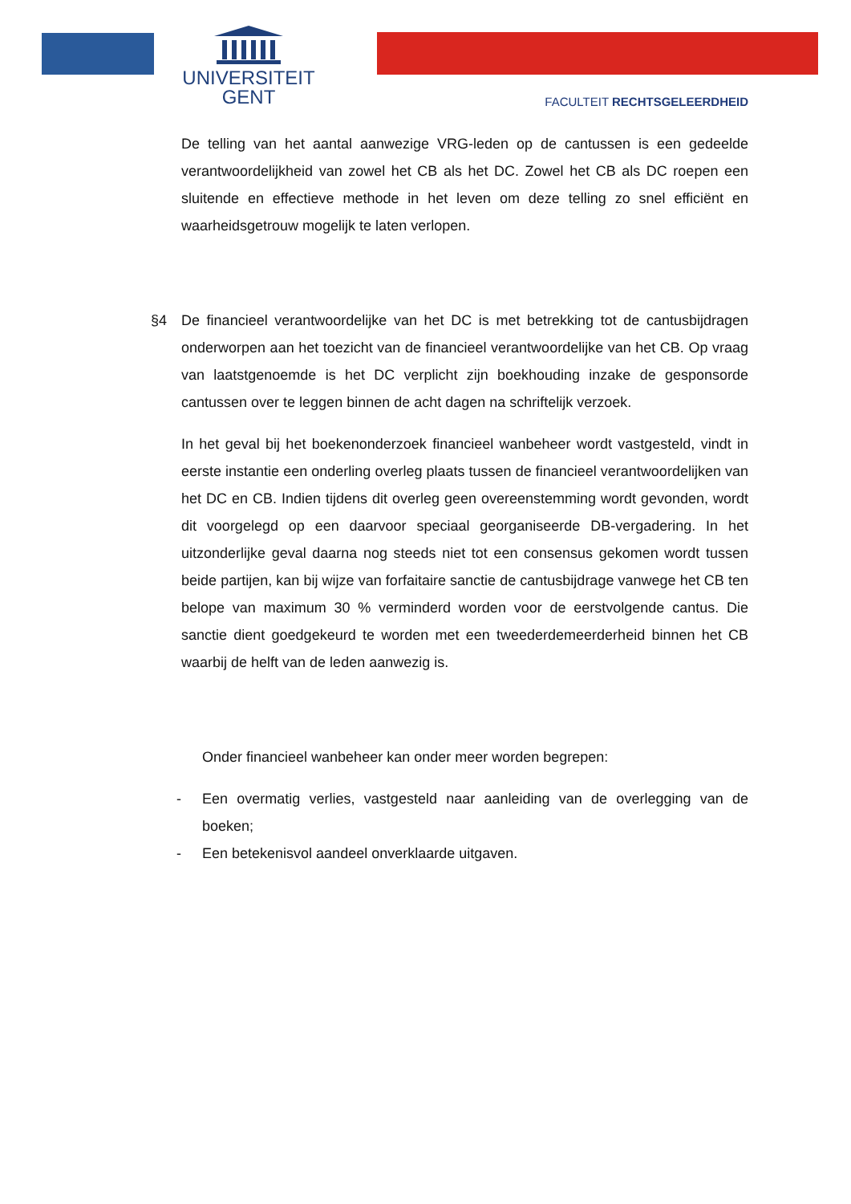UNIVERSITEIT
GENT
FACULTEIT RECHTSGELEERDHEID
De telling van het aantal aanwezige VRG-leden op de cantussen is een gedeelde verantwoordelijkheid van zowel het CB als het DC. Zowel het CB als DC roepen een sluitende en effectieve methode in het leven om deze telling zo snel efficiënt en waarheidsgetrouw mogelijk te laten verlopen.
§4 De financieel verantwoordelijke van het DC is met betrekking tot de cantusbijdragen onderworpen aan het toezicht van de financieel verantwoordelijke van het CB. Op vraag van laatstgenoemde is het DC verplicht zijn boekhouding inzake de gesponsorde cantussen over te leggen binnen de acht dagen na schriftelijk verzoek.
In het geval bij het boekenonderzoek financieel wanbeheer wordt vastgesteld, vindt in eerste instantie een onderling overleg plaats tussen de financieel verantwoordelijken van het DC en CB. Indien tijdens dit overleg geen overeenstemming wordt gevonden, wordt dit voorgelegd op een daarvoor speciaal georganiseerde DB-vergadering. In het uitzonderlijke geval daarna nog steeds niet tot een consensus gekomen wordt tussen beide partijen, kan bij wijze van forfaitaire sanctie de cantusbijdrage vanwege het CB ten belope van maximum 30 % verminderd worden voor de eerstvolgende cantus. Die sanctie dient goedgekeurd te worden met een tweederdemeerderheid binnen het CB waarbij de helft van de leden aanwezig is.
Onder financieel wanbeheer kan onder meer worden begrepen:
- Een overmatig verlies, vastgesteld naar aanleiding van de overlegging van de boeken;
- Een betekenisvol aandeel onverklaarde uitgaven.